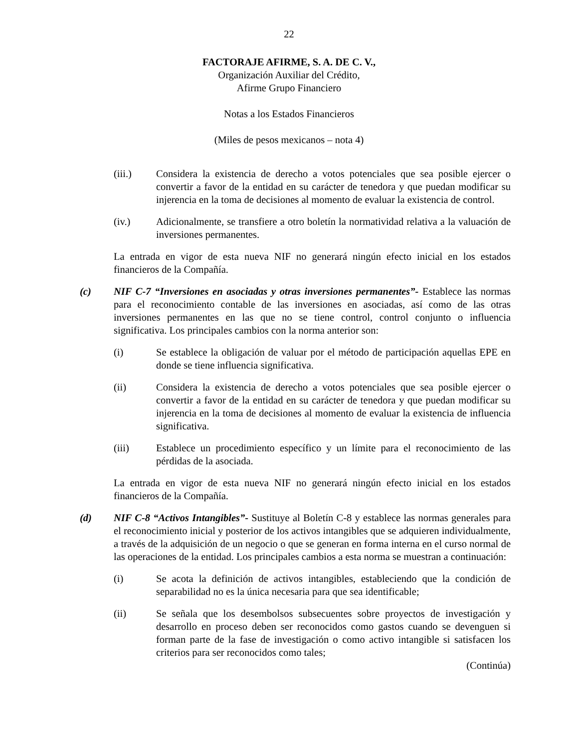22
FACTORAJE AFIRME, S. A. DE C. V.,
Organización Auxiliar del Crédito,
Afirme Grupo Financiero
Notas a los Estados Financieros
(Miles de pesos mexicanos – nota 4)
(iii.) Considera la existencia de derecho a votos potenciales que sea posible ejercer o convertir a favor de la entidad en su carácter de tenedora y que puedan modificar su injerencia en la toma de decisiones al momento de evaluar la existencia de control.
(iv.) Adicionalmente, se transfiere a otro boletín la normatividad relativa a la valuación de inversiones permanentes.
La entrada en vigor de esta nueva NIF no generará ningún efecto inicial en los estados financieros de la Compañía.
(c) NIF C-7 “Inversiones en asociadas y otras inversiones permanentes”- Establece las normas para el reconocimiento contable de las inversiones en asociadas, así como de las otras inversiones permanentes en las que no se tiene control, control conjunto o influencia significativa. Los principales cambios con la norma anterior son:
(i) Se establece la obligación de valuar por el método de participación aquellas EPE en donde se tiene influencia significativa.
(ii) Considera la existencia de derecho a votos potenciales que sea posible ejercer o convertir a favor de la entidad en su carácter de tenedora y que puedan modificar su injerencia en la toma de decisiones al momento de evaluar la existencia de influencia significativa.
(iii) Establece un procedimiento específico y un límite para el reconocimiento de las pérdidas de la asociada.
La entrada en vigor de esta nueva NIF no generará ningún efecto inicial en los estados financieros de la Compañía.
(d) NIF C-8 “Activos Intangibles”- Sustituye al Boletín C-8 y establece las normas generales para el reconocimiento inicial y posterior de los activos intangibles que se adquieren individualmente, a través de la adquisición de un negocio o que se generan en forma interna en el curso normal de las operaciones de la entidad. Los principales cambios a esta norma se muestran a continuación:
(i) Se acota la definición de activos intangibles, estableciendo que la condición de separabilidad no es la única necesaria para que sea identificable;
(ii) Se señala que los desembolsos subsecuentes sobre proyectos de investigación y desarrollo en proceso deben ser reconocidos como gastos cuando se devenguen si forman parte de la fase de investigación o como activo intangible si satisfacen los criterios para ser reconocidos como tales;
(Continúa)